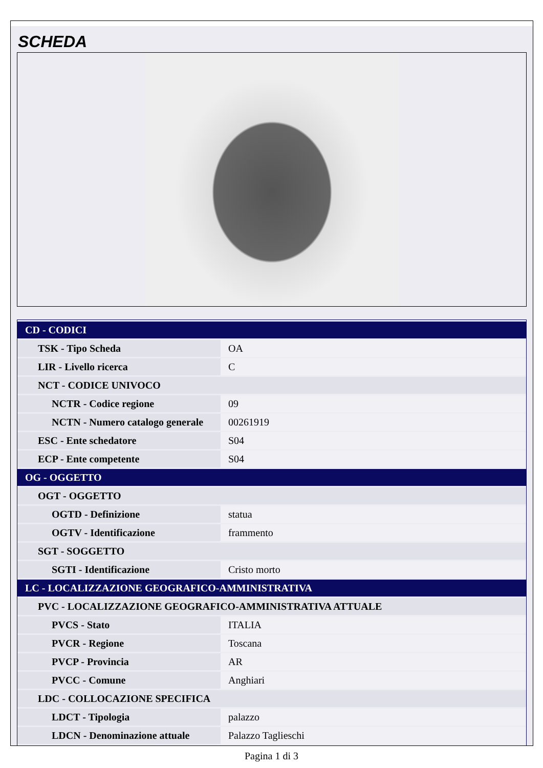SCHEDA
| CD - CODICI | |
| TSK - Tipo Scheda | OA |
| LIR - Livello ricerca | C |
| NCT - CODICE UNIVOCO | |
| NCTR - Codice regione | 09 |
| NCTN - Numero catalogo generale | 00261919 |
| ESC - Ente schedatore | S04 |
| ECP - Ente competente | S04 |
| OG - OGGETTO | |
| OGT - OGGETTO | |
| OGTD - Definizione | statua |
| OGTV - Identificazione | frammento |
| SGT - SOGGETTO | |
| SGTI - Identificazione | Cristo morto |
| LC - LOCALIZZAZIONE GEOGRAFICO-AMMINISTRATIVA | |
| PVC - LOCALIZZAZIONE GEOGRAFICO-AMMINISTRATIVA ATTUALE | |
| PVCS - Stato | ITALIA |
| PVCR - Regione | Toscana |
| PVCP - Provincia | AR |
| PVCC - Comune | Anghiari |
| LDC - COLLOCAZIONE SPECIFICA | |
| LDCT - Tipologia | palazzo |
| LDCN - Denominazione attuale | Palazzo Taglieschi |
Pagina 1 di 3